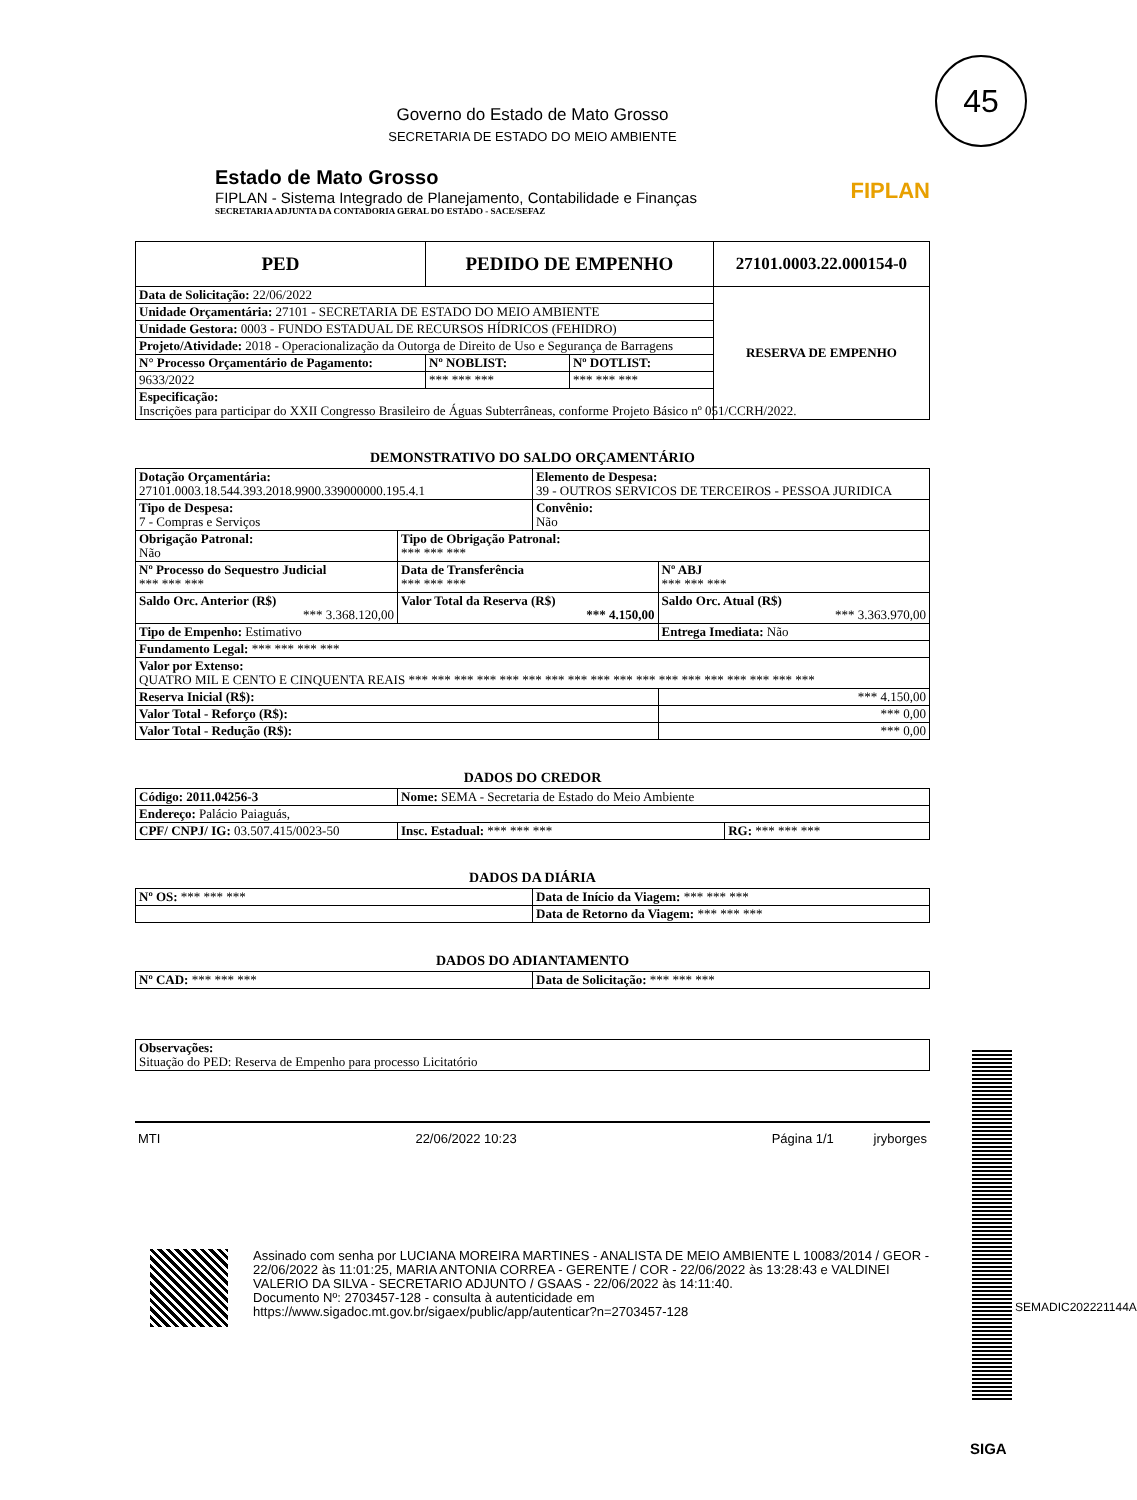45
Governo do Estado de Mato Grosso
SECRETARIA DE ESTADO DO MEIO AMBIENTE
Estado de Mato Grosso
FIPLAN - Sistema Integrado de Planejamento, Contabilidade e Finanças
SECRETARIA ADJUNTA DA CONTADORIA GERAL DO ESTADO - SACE/SEFAZ
FIPLAN
| PED | PEDIDO DE EMPENHO | | 27101.0003.22.000154-0 |
| --- | --- | --- | --- |
| Data de Solicitação: 22/06/2022 | | | RESERVA DE EMPENHO |
| Unidade Orçamentária: 27101 - SECRETARIA DE ESTADO DO MEIO AMBIENTE | | | |
| Unidade Gestora: 0003 - FUNDO ESTADUAL DE RECURSOS HÍDRICOS (FEHIDRO) | | | |
| Projeto/Atividade: 2018 - Operacionalização da Outorga de Direito de Uso e Segurança de Barragens | | | |
| N° Processo Orçamentário de Pagamento: | Nº NOBLIST: | Nº DOTLIST: | |
| 9633/2022 | *** *** *** | *** *** *** | |
| Especificação: Inscrições para participar do XXII Congresso Brasileiro de Águas Subterrâneas, conforme Projeto Básico nº 051/CCRH/2022. | | | |
DEMONSTRATIVO DO SALDO ORÇAMENTÁRIO
| Dotação Orçamentária: 27101.0003.18.544.393.2018.9900.339000000.195.4.1 | | Elemento de Despesa: 39 - OUTROS SERVICOS DE TERCEIROS - PESSOA JURIDICA | |
| Tipo de Despesa: 7 - Compras e Serviços | | Convênio: Não | |
| Obrigação Patronal: Não | Tipo de Obrigação Patronal: *** *** *** | | |
| Nº Processo do Sequestro Judicial *** *** *** | Data de Transferência *** *** *** | | Nº ABJ *** *** *** |
| Saldo Orc. Anterior (R$) *** 3.368.120,00 | Valor Total da Reserva (R$) *** 4.150,00 | | Saldo Orc. Atual (R$) *** 3.363.970,00 |
| Tipo de Empenho: Estimativo | | | Entrega Imediata: Não |
| Fundamento Legal: *** *** *** *** | | | |
| Valor por Extenso: QUATRO MIL E CENTO E CINQUENTA REAIS *** *** *** *** *** *** *** *** *** *** *** *** *** *** *** *** *** *** | | | |
| Reserva Inicial (R$): | | | *** 4.150,00 |
| Valor Total - Reforço (R$): | | | *** 0,00 |
| Valor Total - Redução (R$): | | | *** 0,00 |
DADOS DO CREDOR
| Código: 2011.04256-3 | Nome: SEMA - Secretaria de Estado do Meio Ambiente | |
| Endereço: Palácio Paiaguás, | | |
| CPF/ CNPJ/ IG: 03.507.415/0023-50 | Insc. Estadual: *** *** *** | RG: *** *** *** |
DADOS DA DIÁRIA
| Nº OS: *** *** *** | Data de Início da Viagem: *** *** *** |
| | Data de Retorno da Viagem: *** *** *** |
DADOS DO ADIANTAMENTO
| Nº CAD: *** *** *** | Data de Solicitação: *** *** *** |
| Observações: Situação do PED: Reserva de Empenho para processo Licitatório |
MTI 22/06/2022 10:23 Página 1/1 jryborges
Assinado com senha por LUCIANA MOREIRA MARTINES - ANALISTA DE MEIO AMBIENTE L 10083/2014 / GEOR - 22/06/2022 às 11:01:25, MARIA ANTONIA CORREA - GERENTE / COR - 22/06/2022 às 13:28:43 e VALDINEI VALERIO DA SILVA - SECRETARIO ADJUNTO / GSAAS - 22/06/2022 às 14:11:40.
Documento Nº: 2703457-128 - consulta à autenticidade em
https://www.sigadoc.mt.gov.br/sigaex/public/app/autenticar?n=2703457-128
SEMADIC202221144A
SIGA